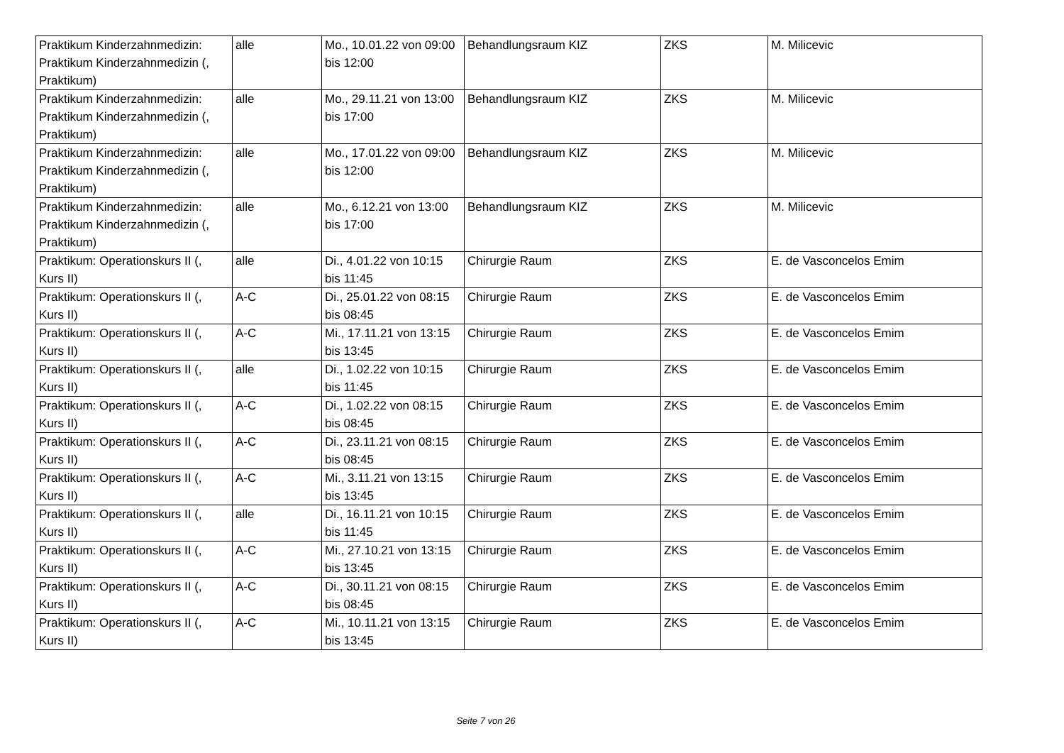| Praktikum Kinderzahnmedizin: Praktikum Kinderzahnmedizin (, Praktikum) | alle | Mo., 10.01.22 von 09:00 bis 12:00 | Behandlungsraum KIZ | ZKS | M. Milicevic |
| Praktikum Kinderzahnmedizin: Praktikum Kinderzahnmedizin (, Praktikum) | alle | Mo., 29.11.21 von 13:00 bis 17:00 | Behandlungsraum KIZ | ZKS | M. Milicevic |
| Praktikum Kinderzahnmedizin: Praktikum Kinderzahnmedizin (, Praktikum) | alle | Mo., 17.01.22 von 09:00 bis 12:00 | Behandlungsraum KIZ | ZKS | M. Milicevic |
| Praktikum Kinderzahnmedizin: Praktikum Kinderzahnmedizin (, Praktikum) | alle | Mo., 6.12.21 von 13:00 bis 17:00 | Behandlungsraum KIZ | ZKS | M. Milicevic |
| Praktikum: Operationskurs II (, Kurs II) | alle | Di., 4.01.22 von 10:15 bis 11:45 | Chirurgie Raum | ZKS | E. de Vasconcelos Emim |
| Praktikum: Operationskurs II (, Kurs II) | A-C | Di., 25.01.22 von 08:15 bis 08:45 | Chirurgie Raum | ZKS | E. de Vasconcelos Emim |
| Praktikum: Operationskurs II (, Kurs II) | A-C | Mi., 17.11.21 von 13:15 bis 13:45 | Chirurgie Raum | ZKS | E. de Vasconcelos Emim |
| Praktikum: Operationskurs II (, Kurs II) | alle | Di., 1.02.22 von 10:15 bis 11:45 | Chirurgie Raum | ZKS | E. de Vasconcelos Emim |
| Praktikum: Operationskurs II (, Kurs II) | A-C | Di., 1.02.22 von 08:15 bis 08:45 | Chirurgie Raum | ZKS | E. de Vasconcelos Emim |
| Praktikum: Operationskurs II (, Kurs II) | A-C | Di., 23.11.21 von 08:15 bis 08:45 | Chirurgie Raum | ZKS | E. de Vasconcelos Emim |
| Praktikum: Operationskurs II (, Kurs II) | A-C | Mi., 3.11.21 von 13:15 bis 13:45 | Chirurgie Raum | ZKS | E. de Vasconcelos Emim |
| Praktikum: Operationskurs II (, Kurs II) | alle | Di., 16.11.21 von 10:15 bis 11:45 | Chirurgie Raum | ZKS | E. de Vasconcelos Emim |
| Praktikum: Operationskurs II (, Kurs II) | A-C | Mi., 27.10.21 von 13:15 bis 13:45 | Chirurgie Raum | ZKS | E. de Vasconcelos Emim |
| Praktikum: Operationskurs II (, Kurs II) | A-C | Di., 30.11.21 von 08:15 bis 08:45 | Chirurgie Raum | ZKS | E. de Vasconcelos Emim |
| Praktikum: Operationskurs II (, Kurs II) | A-C | Mi., 10.11.21 von 13:15 bis 13:45 | Chirurgie Raum | ZKS | E. de Vasconcelos Emim |
Seite 7 von 26